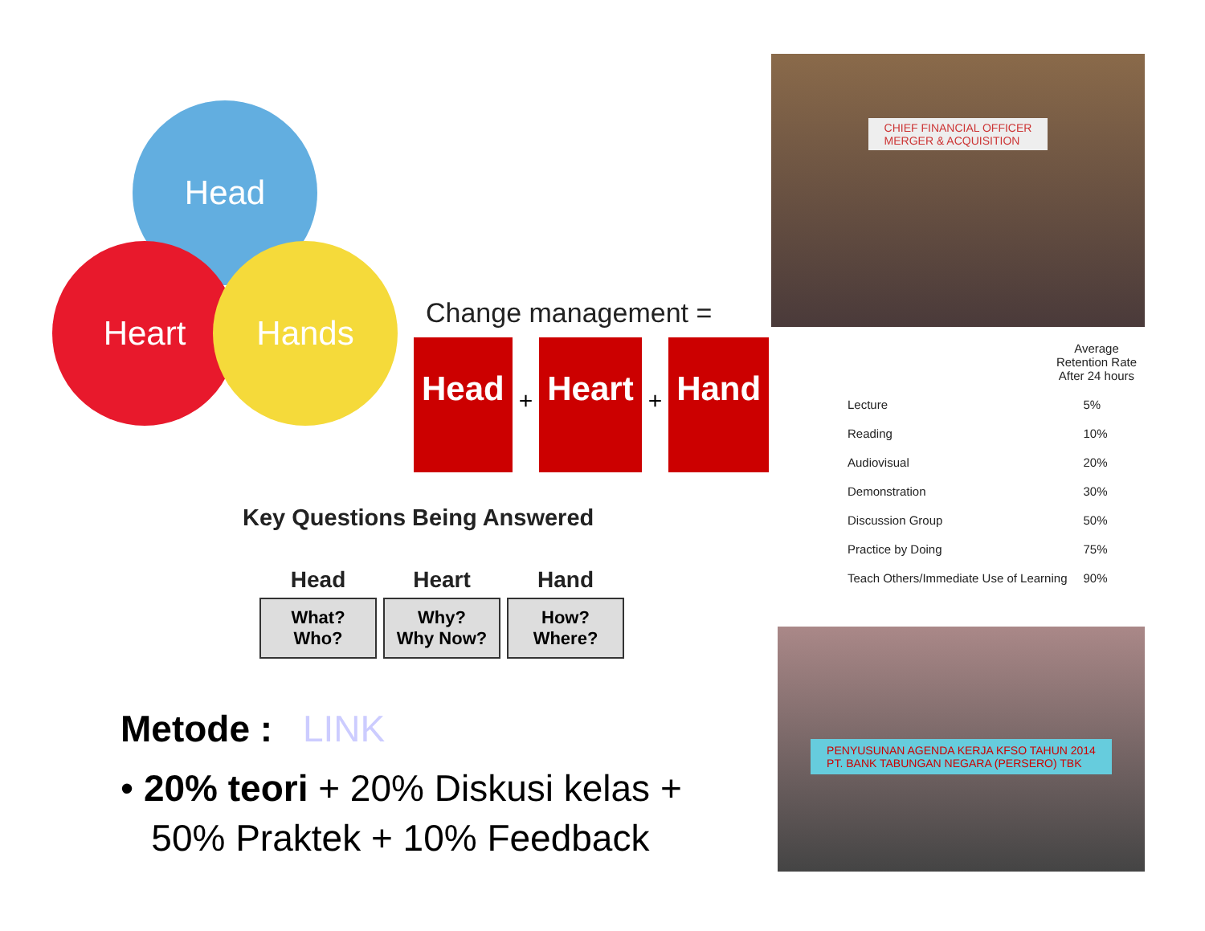Head
Heart Hands
Change management =
Head
+
Heart
+
Hand
Key Questions Being Answered
| Head | Heart | Hand |
| --- | --- | --- |
| What? Who? | Why? Why Now? | How? Where? |
Metode : LINK
• 20% teori + 20% Diskusi kelas +
50% Praktek + 10% Feedback
CHIEF FINANCIAL OFFICER
MERGER & ACQUISITION
Average
Retention Rate
After 24 hours
| Lecture | 5% |
| Reading | 10% |
| Audiovisual | 20% |
| Demonstration | 30% |
| Discussion Group | 50% |
| Practice by Doing | 75% |
| Teach Others/Immediate Use of Learning | 90% |
PENYUSUNAN AGENDA KERJA KFSO TAHUN 2014
PT. BANK TABUNGAN NEGARA (PERSERO) TBK